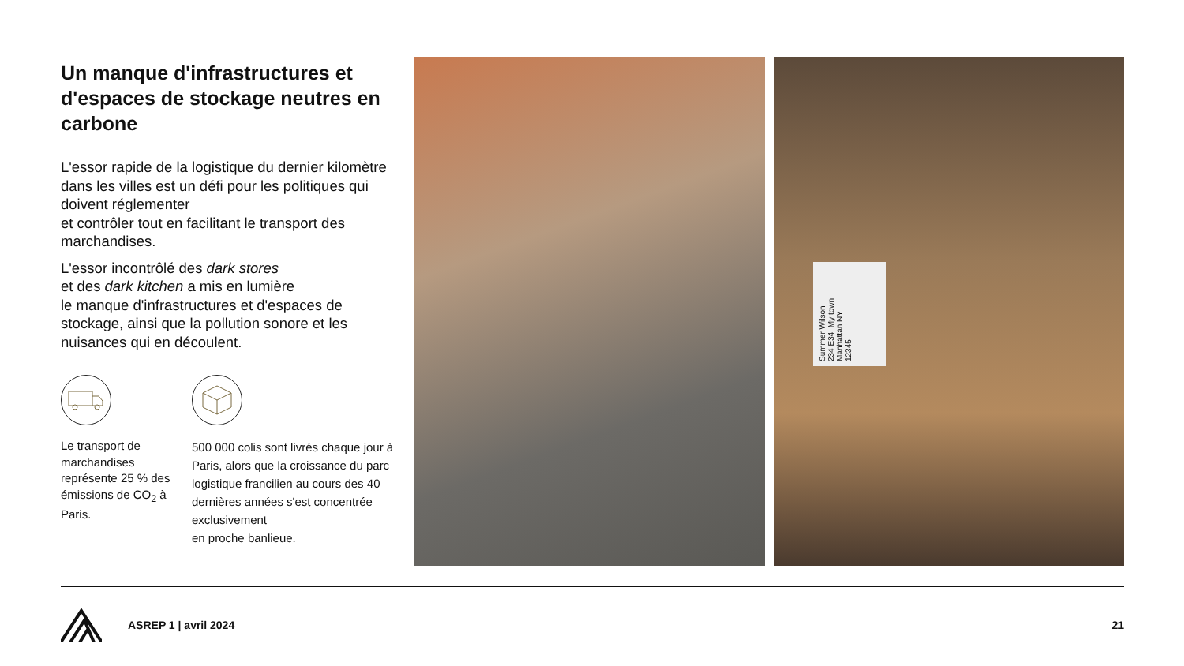Un manque d'infrastructures et d'espaces de stockage neutres en carbone
L'essor rapide de la logistique du dernier kilomètre dans les villes est un défi pour les politiques qui doivent réglementer
et contrôler tout en facilitant le transport des marchandises.
L'essor incontrôlé des dark stores
et des dark kitchen a mis en lumière
le manque d'infrastructures et d'espaces de stockage, ainsi que la pollution sonore et les nuisances qui en découlent.
Le transport de marchandises représente 25 % des émissions de CO<sub>2</sub> à Paris.
500 000 colis sont livrés chaque jour à Paris, alors que la croissance du parc logistique francilien au cours des 40 dernières années s'est concentrée exclusivement
en proche banlieue.
Summer Wilson
234 E34, My town
Manhattan NY
12345
ASREP 1 | avril 2024 21